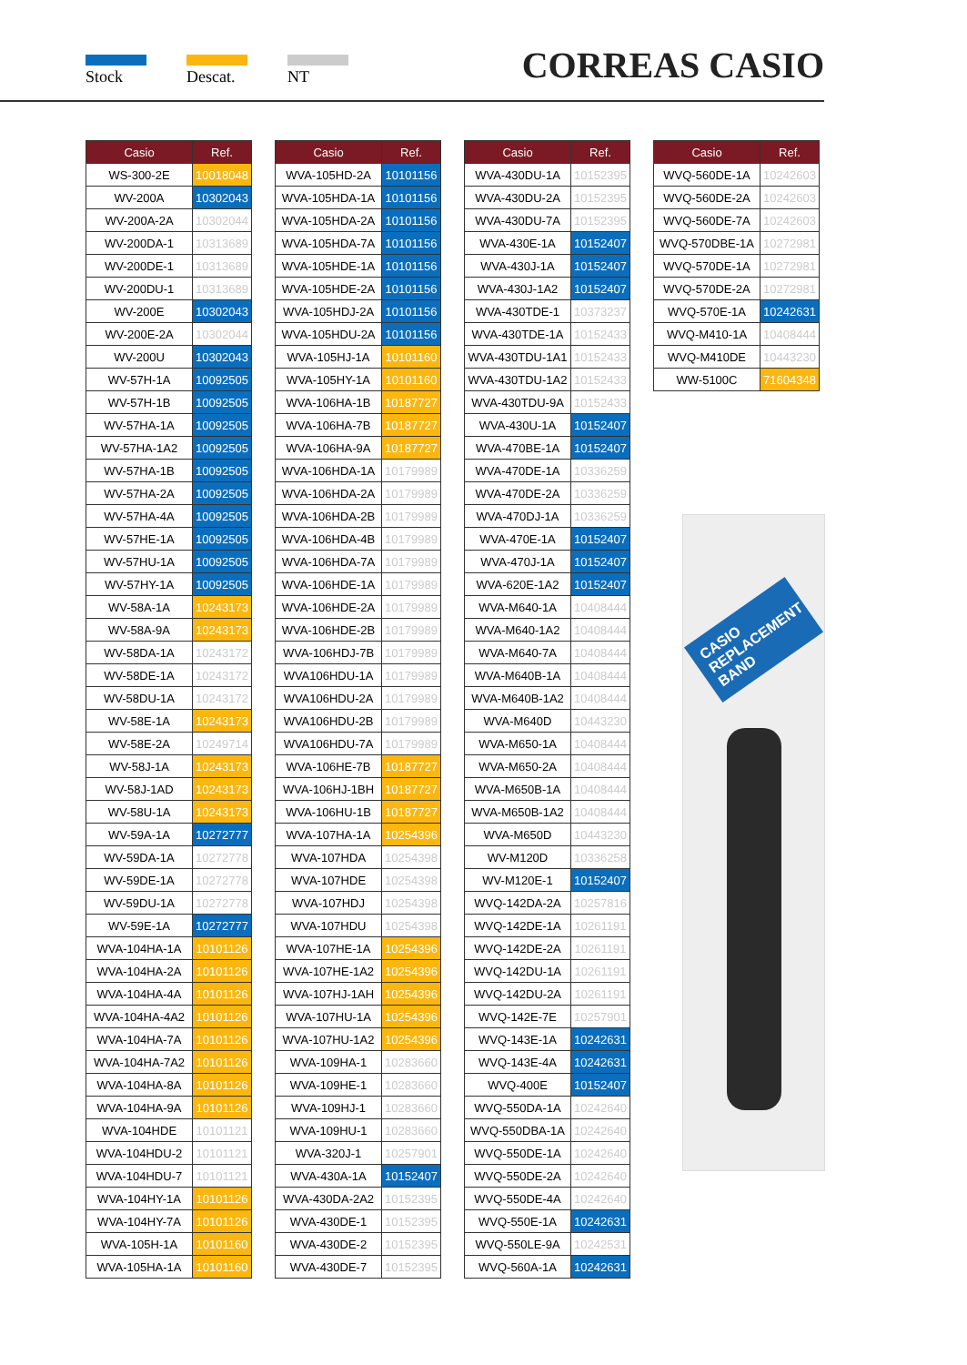Stock Descat.
NT
CORREAS CASIO
| Casio | Ref. |
| --- | --- |
| WS-300-2E | 10018048 |
| WV-200A | 10302043 |
| WV-200A-2A | 10302044 |
| WV-200DA-1 | 10313689 |
| WV-200DE-1 | 10313689 |
| WV-200DU-1 | 10313689 |
| WV-200E | 10302043 |
| WV-200E-2A | 10302044 |
| WV-200U | 10302043 |
| WV-57H-1A | 10092505 |
| WV-57H-1B | 10092505 |
| WV-57HA-1A | 10092505 |
| WV-57HA-1A2 | 10092505 |
| WV-57HA-1B | 10092505 |
| WV-57HA-2A | 10092505 |
| WV-57HA-4A | 10092505 |
| WV-57HE-1A | 10092505 |
| WV-57HU-1A | 10092505 |
| WV-57HY-1A | 10092505 |
| WV-58A-1A | 10243173 |
| WV-58A-9A | 10243173 |
| WV-58DA-1A | 10243172 |
| WV-58DE-1A | 10243172 |
| WV-58DU-1A | 10243172 |
| WV-58E-1A | 10243173 |
| WV-58E-2A | 10249714 |
| WV-58J-1A | 10243173 |
| WV-58J-1AD | 10243173 |
| WV-58U-1A | 10243173 |
| WV-59A-1A | 10272777 |
| WV-59DA-1A | 10272778 |
| WV-59DE-1A | 10272778 |
| WV-59DU-1A | 10272778 |
| WV-59E-1A | 10272777 |
| WVA-104HA-1A | 10101126 |
| WVA-104HA-2A | 10101126 |
| WVA-104HA-4A | 10101126 |
| WVA-104HA-4A2 | 10101126 |
| WVA-104HA-7A | 10101126 |
| WVA-104HA-7A2 | 10101126 |
| WVA-104HA-8A | 10101126 |
| WVA-104HA-9A | 10101126 |
| WVA-104HDE | 10101121 |
| WVA-104HDU-2 | 10101121 |
| WVA-104HDU-7 | 10101121 |
| WVA-104HY-1A | 10101126 |
| WVA-104HY-7A | 10101126 |
| WVA-105H-1A | 10101160 |
| WVA-105HA-1A | 10101160 |
| Casio | Ref. |
| --- | --- |
| WVA-105HD-2A | 10101156 |
| WVA-105HDA-1A | 10101156 |
| WVA-105HDA-2A | 10101156 |
| WVA-105HDA-7A | 10101156 |
| WVA-105HDE-1A | 10101156 |
| WVA-105HDE-2A | 10101156 |
| WVA-105HDJ-2A | 10101156 |
| WVA-105HDU-2A | 10101156 |
| WVA-105HJ-1A | 10101160 |
| WVA-105HY-1A | 10101160 |
| WVA-106HA-1B | 10187727 |
| WVA-106HA-7B | 10187727 |
| WVA-106HA-9A | 10187727 |
| WVA-106HDA-1A | 10179989 |
| WVA-106HDA-2A | 10179989 |
| WVA-106HDA-2B | 10179989 |
| WVA-106HDA-4B | 10179989 |
| WVA-106HDA-7A | 10179989 |
| WVA-106HDE-1A | 10179989 |
| WVA-106HDE-2A | 10179989 |
| WVA-106HDE-2B | 10179989 |
| WVA-106HDJ-7B | 10179989 |
| WVA106HDU-1A | 10179989 |
| WVA106HDU-2A | 10179989 |
| WVA106HDU-2B | 10179989 |
| WVA106HDU-7A | 10179989 |
| WVA-106HE-7B | 10187727 |
| WVA-106HJ-1BH | 10187727 |
| WVA-106HU-1B | 10187727 |
| WVA-107HA-1A | 10254396 |
| WVA-107HDA | 10254398 |
| WVA-107HDE | 10254398 |
| WVA-107HDJ | 10254398 |
| WVA-107HDU | 10254398 |
| WVA-107HE-1A | 10254396 |
| WVA-107HE-1A2 | 10254396 |
| WVA-107HJ-1AH | 10254396 |
| WVA-107HU-1A | 10254396 |
| WVA-107HU-1A2 | 10254396 |
| WVA-109HA-1 | 10283660 |
| WVA-109HE-1 | 10283660 |
| WVA-109HJ-1 | 10283660 |
| WVA-109HU-1 | 10283660 |
| WVA-320J-1 | 10257901 |
| WVA-430A-1A | 10152407 |
| WVA-430DA-2A2 | 10152395 |
| WVA-430DE-1 | 10152395 |
| WVA-430DE-2 | 10152395 |
| WVA-430DE-7 | 10152395 |
| Casio | Ref. |
| --- | --- |
| WVA-430DU-1A | 10152395 |
| WVA-430DU-2A | 10152395 |
| WVA-430DU-7A | 10152395 |
| WVA-430E-1A | 10152407 |
| WVA-430J-1A | 10152407 |
| WVA-430J-1A2 | 10152407 |
| WVA-430TDE-1 | 10373237 |
| WVA-430TDE-1A | 10152433 |
| WVA-430TDU-1A1 | 10152433 |
| WVA-430TDU-1A2 | 10152433 |
| WVA-430TDU-9A | 10152433 |
| WVA-430U-1A | 10152407 |
| WVA-470BE-1A | 10152407 |
| WVA-470DE-1A | 10336259 |
| WVA-470DE-2A | 10336259 |
| WVA-470DJ-1A | 10336259 |
| WVA-470E-1A | 10152407 |
| WVA-470J-1A | 10152407 |
| WVA-620E-1A2 | 10152407 |
| WVA-M640-1A | 10408444 |
| WVA-M640-1A2 | 10408444 |
| WVA-M640-7A | 10408444 |
| WVA-M640B-1A | 10408444 |
| WVA-M640B-1A2 | 10408444 |
| WVA-M640D | 10443230 |
| WVA-M650-1A | 10408444 |
| WVA-M650-2A | 10408444 |
| WVA-M650B-1A | 10408444 |
| WVA-M650B-1A2 | 10408444 |
| WVA-M650D | 10443230 |
| WV-M120D | 10336258 |
| WV-M120E-1 | 10152407 |
| WVQ-142DA-2A | 10257816 |
| WVQ-142DE-1A | 10261191 |
| WVQ-142DE-2A | 10261191 |
| WVQ-142DU-1A | 10261191 |
| WVQ-142DU-2A | 10261191 |
| WVQ-142E-7E | 10257901 |
| WVQ-143E-1A | 10242631 |
| WVQ-143E-4A | 10242631 |
| WVQ-400E | 10152407 |
| WVQ-550DA-1A | 10242640 |
| WVQ-550DBA-1A | 10242640 |
| WVQ-550DE-1A | 10242640 |
| WVQ-550DE-2A | 10242640 |
| WVQ-550DE-4A | 10242640 |
| WVQ-550E-1A | 10242631 |
| WVQ-550LE-9A | 10242531 |
| WVQ-560A-1A | 10242631 |
| Casio | Ref. |
| --- | --- |
| WVQ-560DE-1A | 10242603 |
| WVQ-560DE-2A | 10242603 |
| WVQ-560DE-7A | 10242603 |
| WVQ-570DBE-1A | 10272981 |
| WVQ-570DE-1A | 10272981 |
| WVQ-570DE-2A | 10272981 |
| WVQ-570E-1A | 10242631 |
| WVQ-M410-1A | 10408444 |
| WVQ-M410DE | 10443230 |
| WW-5100C | 71604348 |
CASIO REPLACEMENT BAND